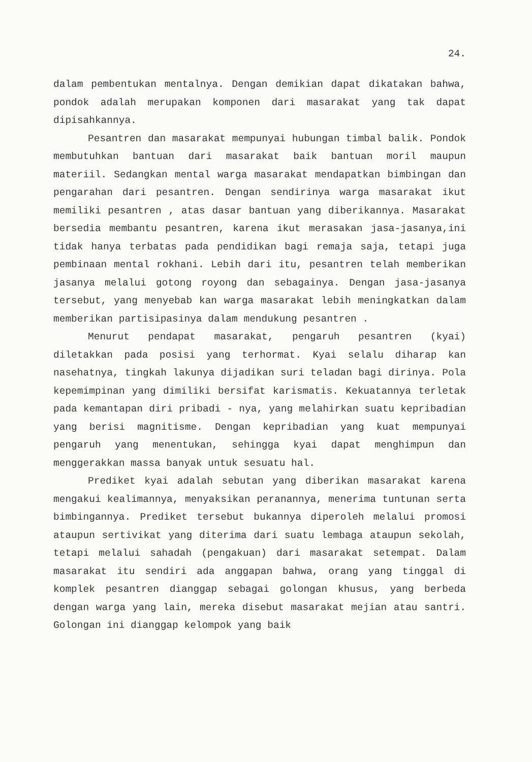24.
dalam pembentukan mentalnya. Dengan demikian dapat dikatakan bahwa, pondok adalah merupakan komponen dari masarakat yang tak dapat dipisahkannya.
Pesantren dan masarakat mempunyai hubungan timbal balik. Pondok membutuhkan bantuan dari masarakat baik bantuan moril maupun materiil. Sedangkan mental warga masarakat mendapatkan bimbingan dan pengarahan dari pesantren. Dengan sendirinya warga masarakat ikut memiliki pesantren , atas dasar bantuan yang diberikannya. Masarakat bersedia membantu pesantren, karena ikut merasakan jasa-jasanya,ini tidak hanya terbatas pada pendidikan bagi remaja saja, tetapi juga pembinaan mental rokhani. Lebih dari itu, pesantren telah memberikan jasanya melalui gotong royong dan sebagainya. Dengan jasa-jasanya tersebut, yang menyebab kan warga masarakat lebih meningkatkan dalam memberikan partisipasinya dalam mendukung pesantren .
Menurut pendapat masarakat, pengaruh pesantren (kyai) diletakkan pada posisi yang terhormat. Kyai selalu diharap kan nasehatnya, tingkah lakunya dijadikan suri teladan bagi dirinya. Pola kepemimpinan yang dimiliki bersifat karismatis. Kekuatannya terletak pada kemantapan diri pribadi - nya, yang melahirkan suatu kepribadian yang berisi magnitisme. Dengan kepribadian yang kuat mempunyai pengaruh yang menentukan, sehingga kyai dapat menghimpun dan menggerakkan massa banyak untuk sesuatu hal.
Prediket kyai adalah sebutan yang diberikan masarakat karena mengakui kealimannya, menyaksikan peranannya, menerima tuntunan serta bimbingannya. Prediket tersebut bukannya diperoleh melalui promosi ataupun sertivikat yang diterima dari suatu lembaga ataupun sekolah, tetapi melalui sahadah (pengakuan) dari masarakat setempat. Dalam masarakat itu sendiri ada anggapan bahwa, orang yang tinggal di komplek pesantren dianggap sebagai golongan khusus, yang berbeda dengan warga yang lain, mereka disebut masarakat mejian atau santri. Golongan ini dianggap kelompok yang baik